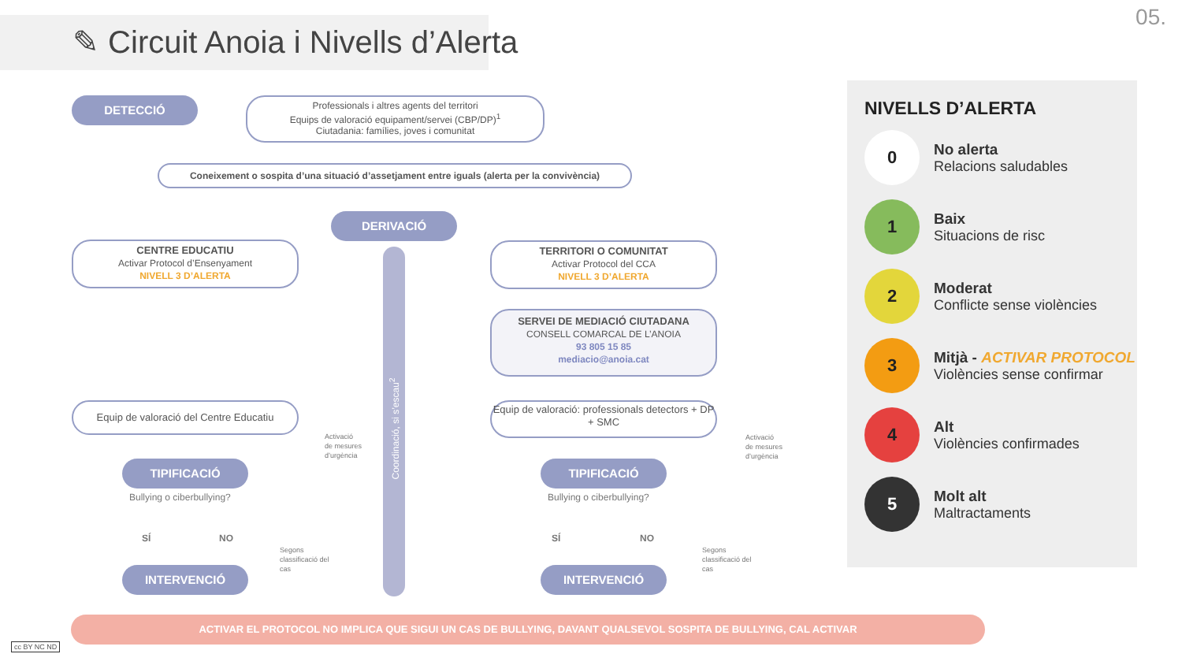✎ Circuit Anoia i Nivells d’Alerta
05.
DETECCIÓ
Professionals i altres agents del territori
Equips de valoració equipament/servei (CBP/DP)<sup>1</sup>
Ciutadania: famílies, joves i comunitat
Coneixement o sospita d’una situació d’assetjament entre iguals (alerta per la convivència)
DERIVACIÓ
CENTRE EDUCATIU
Activar Protocol d’Ensenyament
NIVELL 3 D’ALERTA
TERRITORI O COMUNITAT
Activar Protocol del CCA
NIVELL 3 D’ALERTA
SERVEI DE MEDIACIÓ CIUTADANA
CONSELL COMARCAL DE L’ANOIA
93 805 15 85
mediacio@anoia.cat
Coordinació, si s’escau<sup>2</sup>
Equip de valoració del Centre Educatiu
Equip de valoració: professionals detectors + DP + SMC
Activació
de mesures
d’urgència
Activació
de mesures
d’urgència
TIPIFICACIÓ TIPIFICACIÓ
Bullying o ciberbullying? Bullying o ciberbullying?
SÍ NO SÍ NO
Segons
classificació del
cas
Segons
classificació del
cas
INTERVENCIÓ INTERVENCIÓ
NIVELLS D’ALERTA
0
No alerta
Relacions saludables
1
Baix
Situacions de risc
2
Moderat
Conflicte sense violències
3
Mitjà - ACTIVAR PROTOCOL
Violències sense confirmar
4
Alt
Violències confirmades
5
Molt alt
Maltractaments
ACTIVAR EL PROTOCOL NO IMPLICA QUE SIGUI UN CAS DE BULLYING, DAVANT QUALSEVOL SOSPITA DE BULLYING, CAL ACTIVAR
cc BY NC ND